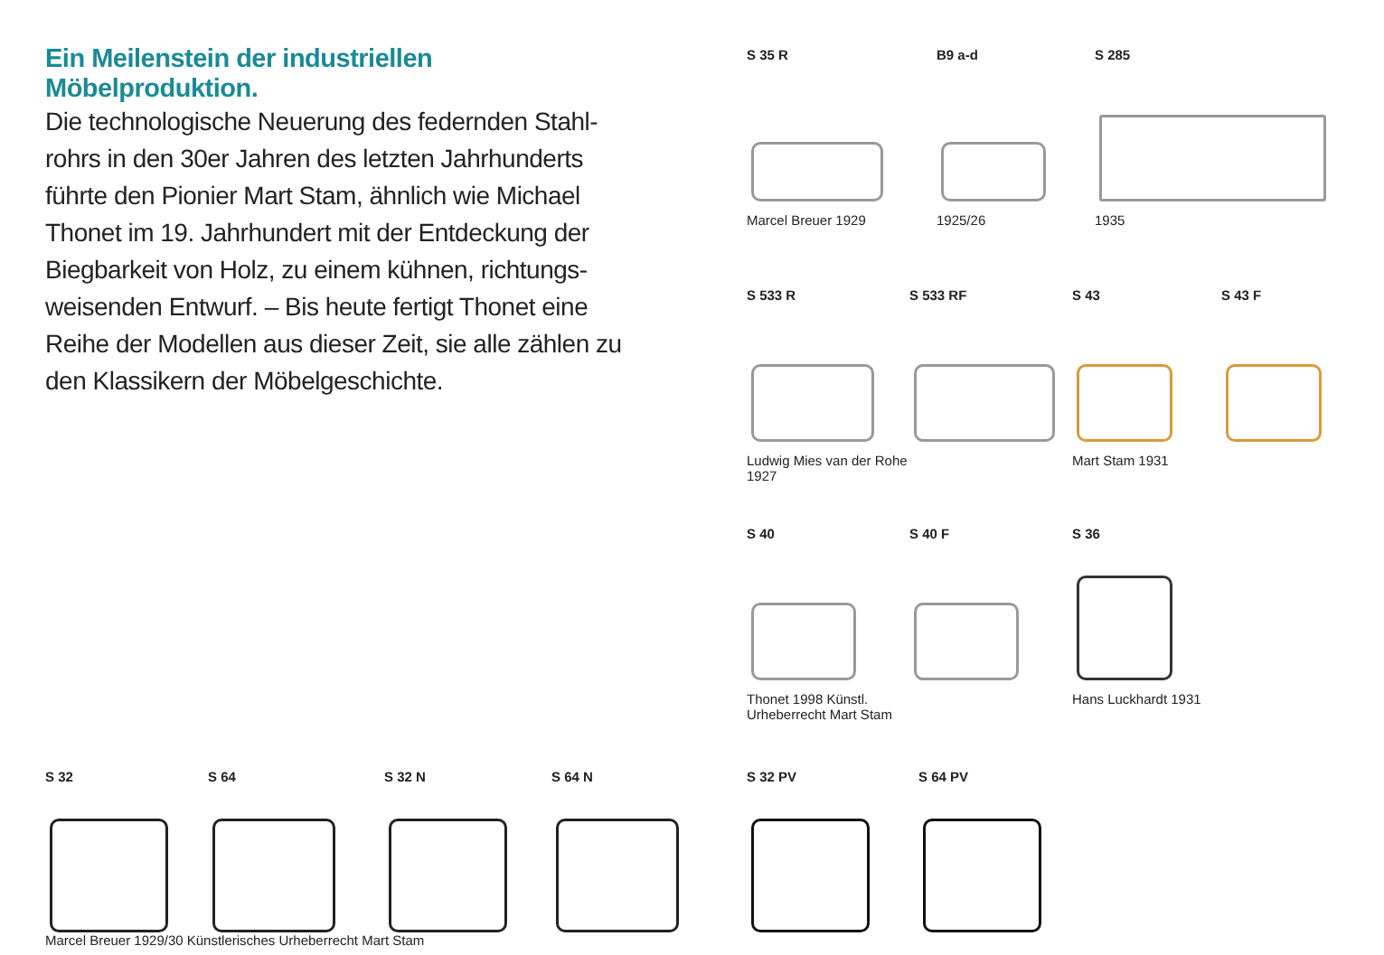Ein Meilenstein der industriellen Möbelproduktion.
Die technologische Neuerung des federnden Stahl-rohrs in den 30er Jahren des letzten Jahrhunderts führte den Pionier Mart Stam, ähnlich wie Michael Thonet im 19. Jahrhundert mit der Entdeckung der Biegbarkeit von Holz, zu einem kühnen, richtungs-weisenden Entwurf. – Bis heute fertigt Thonet eine Reihe der Modellen aus dieser Zeit, sie alle zählen zu den Klassikern der Möbelgeschichte.
S 35 R
Marcel Breuer 1929
B9 a-d
1925/26
S 285
1935
S 533 R
Ludwig Mies van der Rohe 1927
S 533 RF S 43
Mart Stam 1931
S 43 F
S 40
Thonet 1998 Künstl. Urheberrecht Mart Stam
S 40 F S 36
Hans Luckhardt 1931
S 32 S 64 S 32 N S 64 N
Marcel Breuer 1929/30 Künstlerisches Urheberrecht Mart Stam
S 32 PV S 64 PV